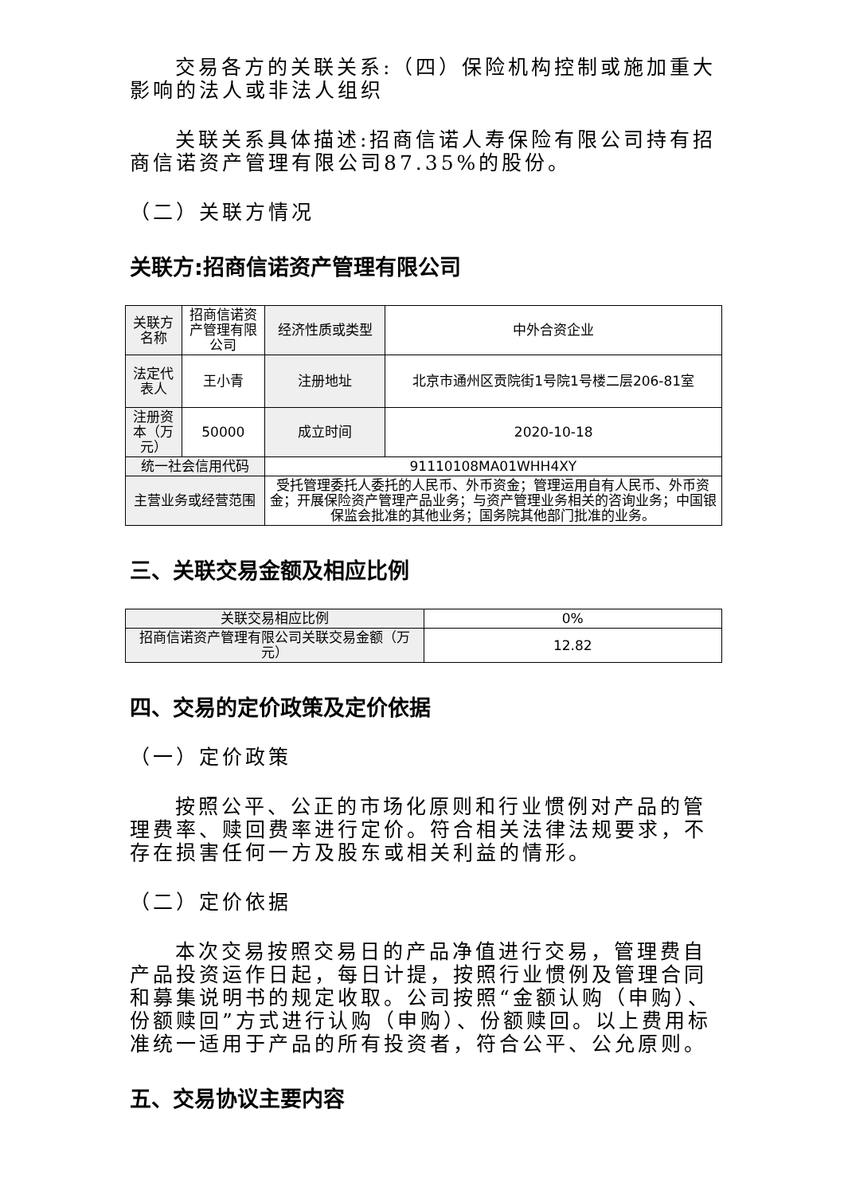交易各方的关联关系:（四）保险机构控制或施加重大影响的法人或非法人组织
关联关系具体描述:招商信诺人寿保险有限公司持有招商信诺资产管理有限公司87.35%的股份。
（二）关联方情况
关联方:招商信诺资产管理有限公司
| 关联方名称 | 招商信诺资产管理有限公司 | 经济性质或类型 | 中外合资企业 |
| 法定代表人 | 王小青 | 注册地址 | 北京市通州区贡院街1号院1号楼二层206-81室 |
| 注册资本（万元） | 50000 | 成立时间 | 2020-10-18 |
| 统一社会信用代码 | | 91110108MA01WHH4XY | |
| 主营业务或经营范围 | | 受托管理委托人委托的人民币、外币资金；管理运用自有人民币、外币资金；开展保险资产管理产品业务；与资产管理业务相关的咨询业务；中国银保监会批准的其他业务；国务院其他部门批准的业务。 | |
三、关联交易金额及相应比例
| 关联交易相应比例 | 0% |
| 招商信诺资产管理有限公司关联交易金额（万元） | 12.82 |
四、交易的定价政策及定价依据
（一）定价政策
按照公平、公正的市场化原则和行业惯例对产品的管理费率、赎回费率进行定价。符合相关法律法规要求，不存在损害任何一方及股东或相关利益的情形。
（二）定价依据
本次交易按照交易日的产品净值进行交易，管理费自产品投资运作日起，每日计提，按照行业惯例及管理合同和募集说明书的规定收取。公司按照“金额认购（申购）、份额赎回”方式进行认购（申购）、份额赎回。以上费用标准统一适用于产品的所有投资者，符合公平、公允原则。
五、交易协议主要内容